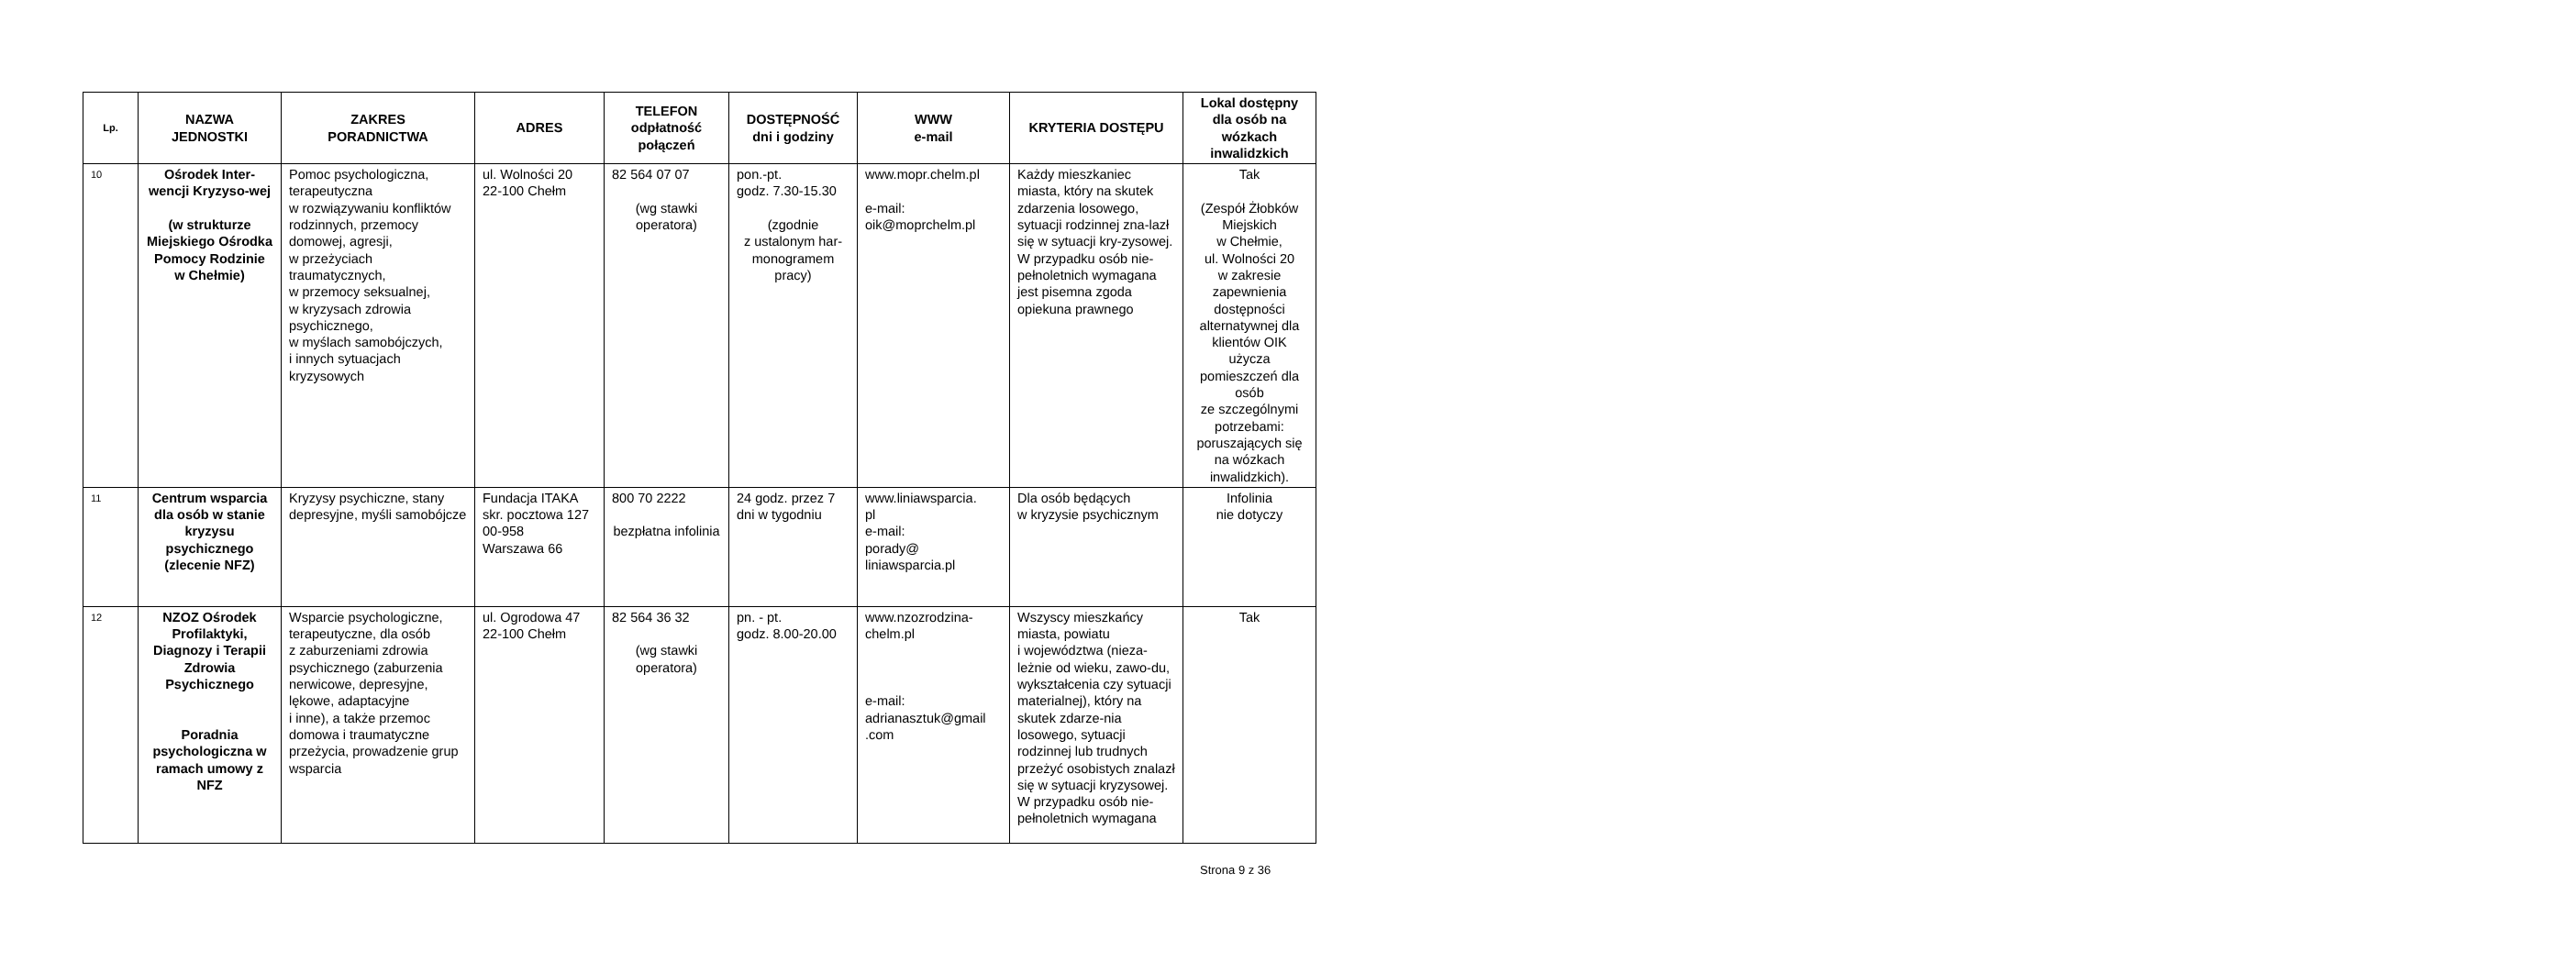| Lp. | NAZWA JEDNOSTKI | ZAKRES PORADNICTWA | ADRES | TELEFON odpłatność połączeń | DOSTĘPNOŚĆ dni i godziny | WWW e-mail | KRYTERIA DOSTĘPU | Lokal dostępny dla osób na wózkach inwalidzkich |
| --- | --- | --- | --- | --- | --- | --- | --- | --- |
| 10 | Ośrodek Inter-wencji Kryzyso-wej (w strukturze Miejskiego Ośrodka Pomocy Rodzinie w Chełmie) | Pomoc psychologiczna, terapeutyczna w rozwiązywaniu konfliktów rodzinnych, przemocy domowej, agresji, w przeżyciach traumatycznych, w przemocy seksualnej, w kryzysach zdrowia psychicznego, w myślach samobójczych, i innych sytuacjach kryzysowych | ul. Wolności 20 22-100 Chełm | 82 564 07 07 (wg stawki operatora) | pon.-pt. godz. 7.30-15.30 (zgodnie z ustalonym har-monogramem pracy) | www.mopr.chelm.pl e-mail: oik@moprchelm.pl | Każdy mieszkaniec miasta, który na skutek zdarzenia losowego, sytuacji rodzinnej zna-lazł się w sytuacji kry-zysowej. W przypadku osób nie-pełnoletnich wymagana jest pisemna zgoda opiekuna prawnego | Tak (Zespół Żłobków Miejskich w Chełmie, ul. Wolności 20 w zakresie zapewnienia dostępności alternatywnej dla klientów OIK użycza pomieszczeń dla osób ze szczególnymi potrzebami: poruszających się na wózkach inwalidzkich). |
| 11 | Centrum wsparcia dla osób w stanie kryzysu psychicznego (zlecenie NFZ) | Kryzysy psychiczne, stany depresyjne, myśli samobójcze | Fundacja ITAKA skr. pocztowa 127 00-958 Warszawa 66 | 800 70 2222 bezpłatna infolinia | 24 godz. przez 7 dni w tygodniu | www.liniawsparcia. pl e-mail: porady@ liniawsparcia.pl | Dla osób będących w kryzysie psychicznym | Infolinia nie dotyczy |
| 12 | NZOZ Ośrodek Profilaktyki, Diagnozy i Terapii Zdrowia Psychicznego Poradnia psychologiczna w ramach umowy z NFZ | Wsparcie psychologiczne, terapeutyczne, dla osób z zaburzeniami zdrowia psychicznego (zaburzenia nerwicowe, depresyjne, lękowe, adaptacyjne i inne), a także przemoc domowa i traumatyczne przeżycia, prowadzenie grup wsparcia | ul. Ogrodowa 47 22-100 Chełm | 82 564 36 32 (wg stawki operatora) | pn. - pt. godz. 8.00-20.00 | www.nzozrodzina-chelm.pl e-mail: adrianasztuk@gmail .com | Wszyscy mieszkańcy miasta, powiatu i województwa (nieza-leżnie od wieku, zawo-du, wykształcenia czy sytuacji materialnej), który na skutek zdarze-nia losowego, sytuacji rodzinnej lub trudnych przeżyć osobistych znalazł się w sytuacji kryzysowej. W przypadku osób nie-pełnoletnich wymagana | Tak |
Strona 9 z 36